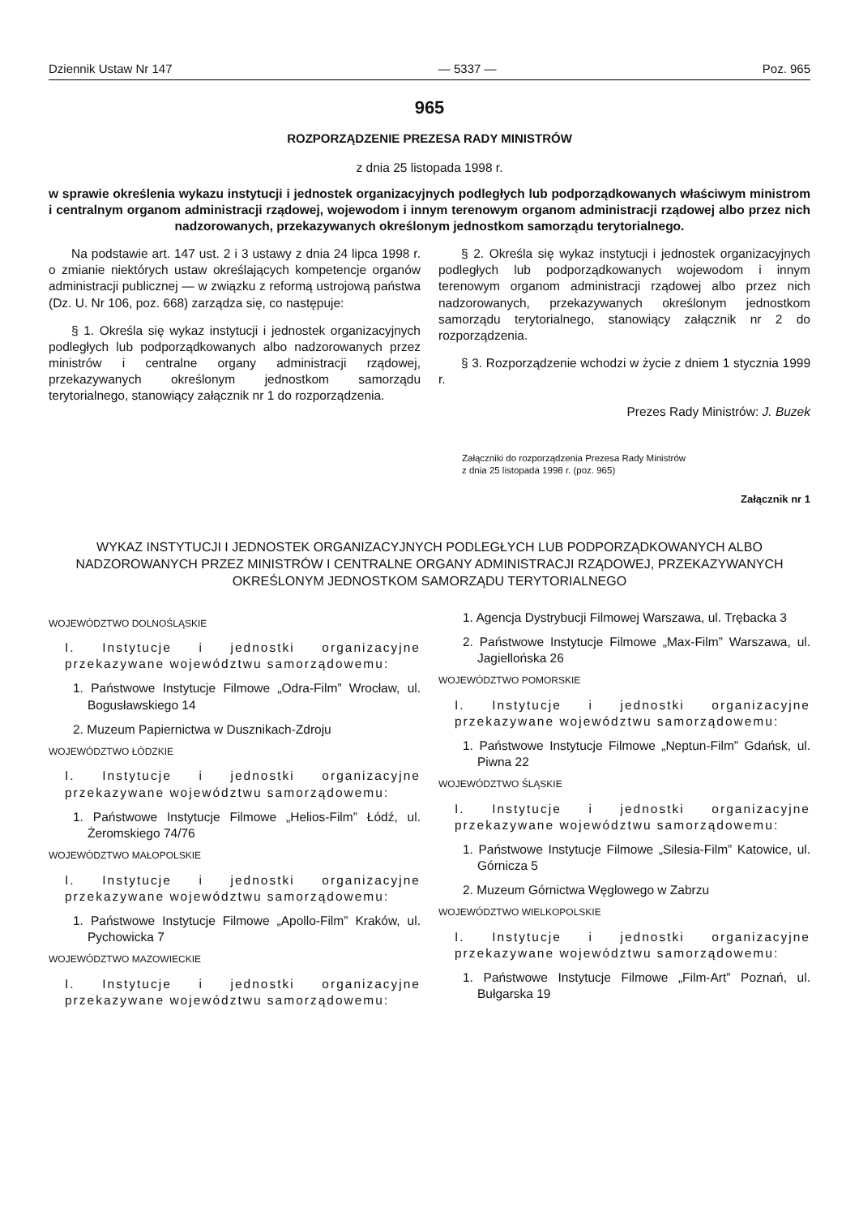Dziennik Ustaw Nr 147 — 5337 — Poz. 965
965
ROZPORZĄDZENIE PREZESA RADY MINISTRÓW
z dnia 25 listopada 1998 r.
w sprawie określenia wykazu instytucji i jednostek organizacyjnych podległych lub podporządkowanych właściwym ministrom i centralnym organom administracji rządowej, wojewodom i innym terenowym organom administracji rządowej albo przez nich nadzorowanych, przekazywanych określonym jednostkom samorządu terytorialnego.
Na podstawie art. 147 ust. 2 i 3 ustawy z dnia 24 lipca 1998 r. o zmianie niektórych ustaw określających kompetencje organów administracji publicznej — w związku z reformą ustrojową państwa (Dz. U. Nr 106, poz. 668) zarządza się, co następuje:
§ 1. Określa się wykaz instytucji i jednostek organizacyjnych podległych lub podporządkowanych albo nadzorowanych przez ministrów i centralne organy administracji rządowej, przekazywanych określonym jednostkom samorządu terytorialnego, stanowiący załącznik nr 1 do rozporządzenia.
§ 2. Określa się wykaz instytucji i jednostek organizacyjnych podległych lub podporządkowanych wojewodom i innym terenowym organom administracji rządowej albo przez nich nadzorowanych, przekazywanych określonym jednostkom samorządu terytorialnego, stanowiący załącznik nr 2 do rozporządzenia.
§ 3. Rozporządzenie wchodzi w życie z dniem 1 stycznia 1999 r.
Prezes Rady Ministrów: J. Buzek
Załączniki do rozporządzenia Prezesa Rady Ministrów
z dnia 25 listopada 1998 r. (poz. 965)
Załącznik nr 1
WYKAZ INSTYTUCJI I JEDNOSTEK ORGANIZACYJNYCH PODLEGŁYCH LUB PODPORZĄDKOWANYCH ALBO NADZOROWANYCH PRZEZ MINISTRÓW I CENTRALNE ORGANY ADMINISTRACJI RZĄDOWEJ, PRZEKAZYWANYCH OKREŚLONYM JEDNOSTKOM SAMORZĄDU TERYTORIALNEGO
WOJEWÓDZTWO DOLNOŚLĄSKIE
I. Instytucje i jednostki organizacyjne przekazywane województwu samorządowemu:
1. Państwowe Instytucje Filmowe „Odra-Film” Wrocław, ul. Bogusławskiego 14
2. Muzeum Papiernictwa w Dusznikach-Zdroju
WOJEWÓDZTWO ŁÓDZKIE
I. Instytucje i jednostki organizacyjne przekazywane województwu samorządowemu:
1. Państwowe Instytucje Filmowe „Helios-Film” Łódź, ul. Żeromskiego 74/76
WOJEWÓDZTWO MAŁOPOLSKIE
I. Instytucje i jednostki organizacyjne przekazywane województwu samorządowemu:
1. Państwowe Instytucje Filmowe „Apollo-Film” Kraków, ul. Pychowicka 7
WOJEWÓDZTWO MAZOWIECKIE
I. Instytucje i jednostki organizacyjne przekazywane województwu samorządowemu:
1. Agencja Dystrybucji Filmowej Warszawa, ul. Trębacka 3
2. Państwowe Instytucje Filmowe „Max-Film” Warszawa, ul. Jagiellońska 26
WOJEWÓDZTWO POMORSKIE
I. Instytucje i jednostki organizacyjne przekazywane województwu samorządowemu:
1. Państwowe Instytucje Filmowe „Neptun-Film” Gdańsk, ul. Piwna 22
WOJEWÓDZTWO ŚLĄSKIE
I. Instytucje i jednostki organizacyjne przekazywane województwu samorządowemu:
1. Państwowe Instytucje Filmowe „Silesia-Film” Katowice, ul. Górnicza 5
2. Muzeum Górnictwa Węglowego w Zabrzu
WOJEWÓDZTWO WIELKOPOLSKIE
I. Instytucje i jednostki organizacyjne przekazywane województwu samorządowemu:
1. Państwowe Instytucje Filmowe „Film-Art” Poznań, ul. Bułgarska 19